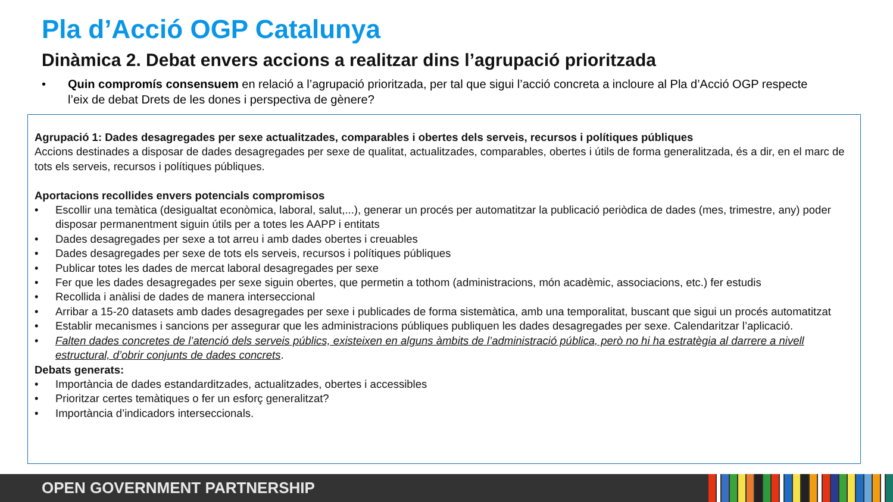Pla d’Acció OGP Catalunya
Dinàmica 2. Debat envers accions a realitzar dins l’agrupació prioritzada
• Quin compromís consensuem en relació a l’agrupació prioritzada, per tal que sigui l’acció concreta a incloure al Pla d’Acció OGP respecte l’eix de debat Drets de les dones i perspectiva de gènere?
Agrupació 1: Dades desagregades per sexe actualitzades, comparables i obertes dels serveis, recursos i polítiques públiques
Accions destinades a disposar de dades desagregades per sexe de qualitat, actualitzades, comparables, obertes i útils de forma generalitzada, és a dir, en el marc de tots els serveis, recursos i polítiques públiques.
Aportacions recollides envers potencials compromisos
• Escollir una temàtica (desigualtat econòmica, laboral, salut,...), generar un procés per automatitzar la publicació periòdica de dades (mes, trimestre, any) poder disposar permanentment siguin útils per a totes les AAPP i entitats
• Dades desagregades per sexe a tot arreu i amb dades obertes i creuables
• Dades desagregades per sexe de tots els serveis, recursos i polítiques públiques
• Publicar totes les dades de mercat laboral desagregades per sexe
• Fer que les dades desagregades per sexe siguin obertes, que permetin a tothom (administracions, món acadèmic, associacions, etc.) fer estudis
• Recollida i anàlisi de dades de manera interseccional
• Arribar a 15-20 datasets amb dades desagregades per sexe i publicades de forma sistemàtica, amb una temporalitat, buscant que sigui un procés automatitzat
• Establir mecanismes i sancions per assegurar que les administracions públiques publiquen les dades desagregades per sexe. Calendaritzar l’aplicació.
• Falten dades concretes de l’atenció dels serveis públics, existeixen en alguns àmbits de l’administració pública, però no hi ha estratègia al darrere a nivell estructural, d’obrir conjunts de dades concrets.
Debats generats:
• Importància de dades estandarditzades, actualitzades, obertes i accessibles
• Prioritzar certes temàtiques o fer un esforç generalitzat?
• Importància d’indicadors interseccionals.
OPEN GOVERNMENT PARTNERSHIP